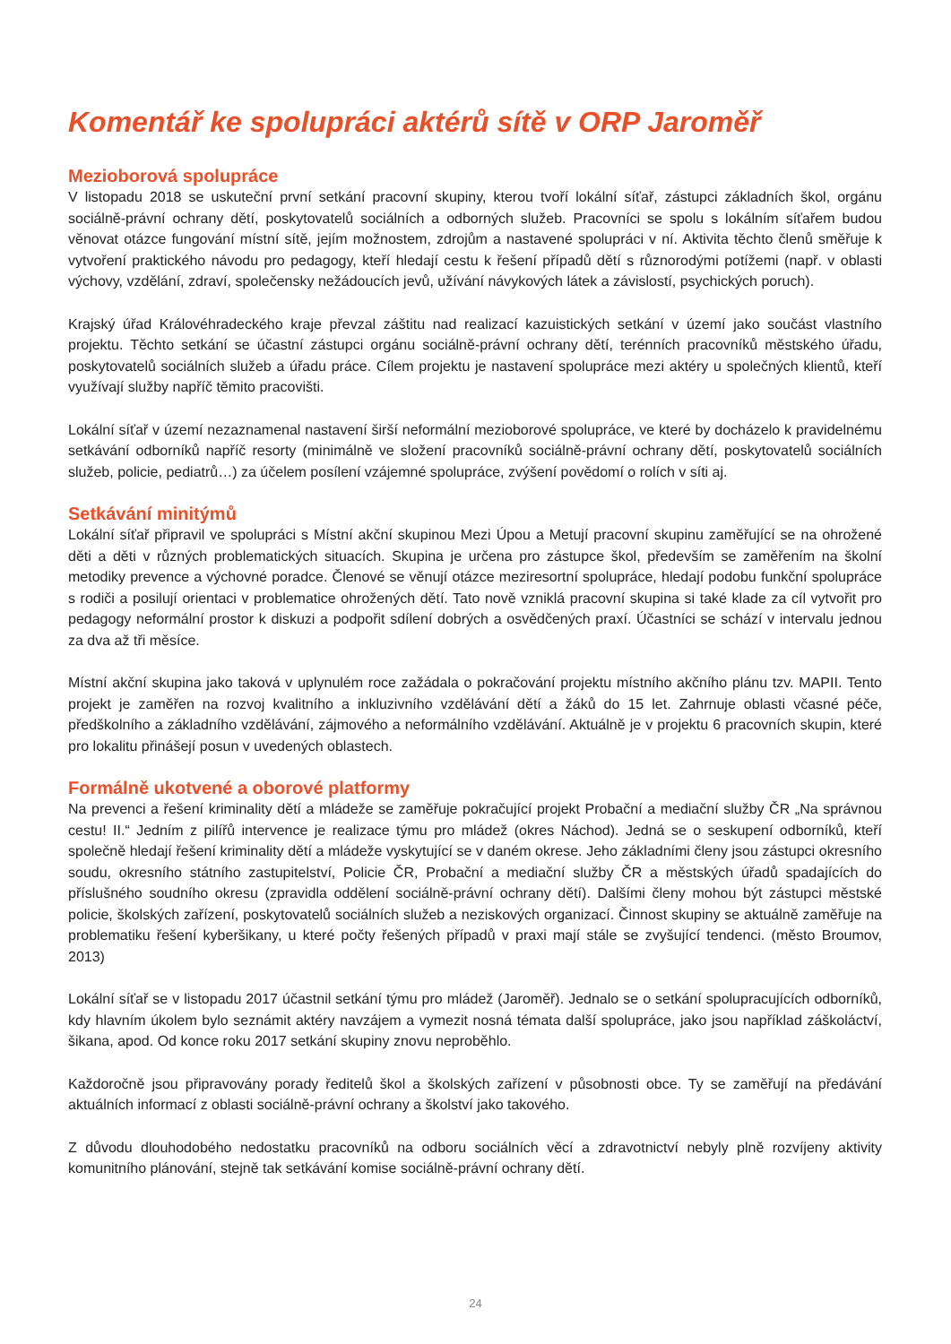Komentář ke spolupráci aktérů sítě v ORP Jaroměř
Mezioborová spolupráce
V listopadu 2018 se uskuteční první setkání pracovní skupiny, kterou tvoří lokální síťař, zástupci základních škol, orgánu sociálně-právní ochrany dětí, poskytovatelů sociálních a odborných služeb. Pracovníci se spolu s lokálním síťařem budou věnovat otázce fungování místní sítě, jejím možnostem, zdrojům a nastavené spolupráci v ní. Aktivita těchto členů směřuje k vytvoření praktického návodu pro pedagogy, kteří hledají cestu k řešení případů dětí s různorodými potížemi (např. v oblasti výchovy, vzdělání, zdraví, společensky nežádoucích jevů, užívání návykových látek a závislostí, psychických poruch).
Krajský úřad Královéhradeckého kraje převzal záštitu nad realizací kazuistických setkání v území jako součást vlastního projektu. Těchto setkání se účastní zástupci orgánu sociálně-právní ochrany dětí, terénních pracovníků městského úřadu, poskytovatelů sociálních služeb a úřadu práce. Cílem projektu je nastavení spolupráce mezi aktéry u společných klientů, kteří využívají služby napříč těmito pracovišti.
Lokální síťař v území nezaznamenal nastavení širší neformální mezioborové spolupráce, ve které by docházelo k pravidelnému setkávání odborníků napříč resorty (minimálně ve složení pracovníků sociálně-právní ochrany dětí, poskytovatelů sociálních služeb, policie, pediatrů…) za účelem posílení vzájemné spolupráce, zvýšení povědomí o rolích v síti aj.
Setkávání minitýmů
Lokální síťař připravil ve spolupráci s Místní akční skupinou Mezi Úpou a Metují pracovní skupinu zaměřující se na ohrožené děti a děti v různých problematických situacích. Skupina je určena pro zástupce škol, především se zaměřením na školní metodiky prevence a výchovné poradce. Členové se věnují otázce meziresortní spolupráce, hledají podobu funkční spolupráce s rodiči a posilují orientaci v problematice ohrožených dětí. Tato nově vzniklá pracovní skupina si také klade za cíl vytvořit pro pedagogy neformální prostor k diskuzi a podpořit sdílení dobrých a osvědčených praxí. Účastníci se schází v intervalu jednou za dva až tři měsíce.
Místní akční skupina jako taková v uplynulém roce zažádala o pokračování projektu místního akčního plánu tzv. MAPII. Tento projekt je zaměřen na rozvoj kvalitního a inkluzivního vzdělávání dětí a žáků do 15 let. Zahrnuje oblasti včasné péče, předškolního a základního vzdělávání, zájmového a neformálního vzdělávání. Aktuálně je v projektu 6 pracovních skupin, které pro lokalitu přinášejí posun v uvedených oblastech.
Formálně ukotvené a oborové platformy
Na prevenci a řešení kriminality dětí a mládeže se zaměřuje pokračující projekt Probační a mediační služby ČR „Na správnou cestu! II.“ Jedním z pilířů intervence je realizace týmu pro mládež (okres Náchod). Jedná se o seskupení odborníků, kteří společně hledají řešení kriminality dětí a mládeže vyskytující se v daném okrese. Jeho základními členy jsou zástupci okresního soudu, okresního státního zastupitelství, Policie ČR, Probační a mediační služby ČR a městských úřadů spadajících do příslušného soudního okresu (zpravidla oddělení sociálně-právní ochrany dětí). Dalšími členy mohou být zástupci městské policie, školských zařízení, poskytovatelů sociálních služeb a neziskových organizací. Činnost skupiny se aktuálně zaměřuje na problematiku řešení kyberšikany, u které počty řešených případů v praxi mají stále se zvyšující tendenci. (město Broumov, 2013)
Lokální síťař se v listopadu 2017 účastnil setkání týmu pro mládež (Jaroměř). Jednalo se o setkání spolupracujících odborníků, kdy hlavním úkolem bylo seznámit aktéry navzájem a vymezit nosná témata další spolupráce, jako jsou například záškoláctví, šikana, apod. Od konce roku 2017 setkání skupiny znovu neproběhlo.
Každoročně jsou připravovány porady ředitelů škol a školských zařízení v působnosti obce. Ty se zaměřují na předávání aktuálních informací z oblasti sociálně-právní ochrany a školství jako takového.
Z důvodu dlouhodobého nedostatku pracovníků na odboru sociálních věcí a zdravotnictví nebyly plně rozvíjeny aktivity komunitního plánování, stejně tak setkávání komise sociálně-právní ochrany dětí.
24